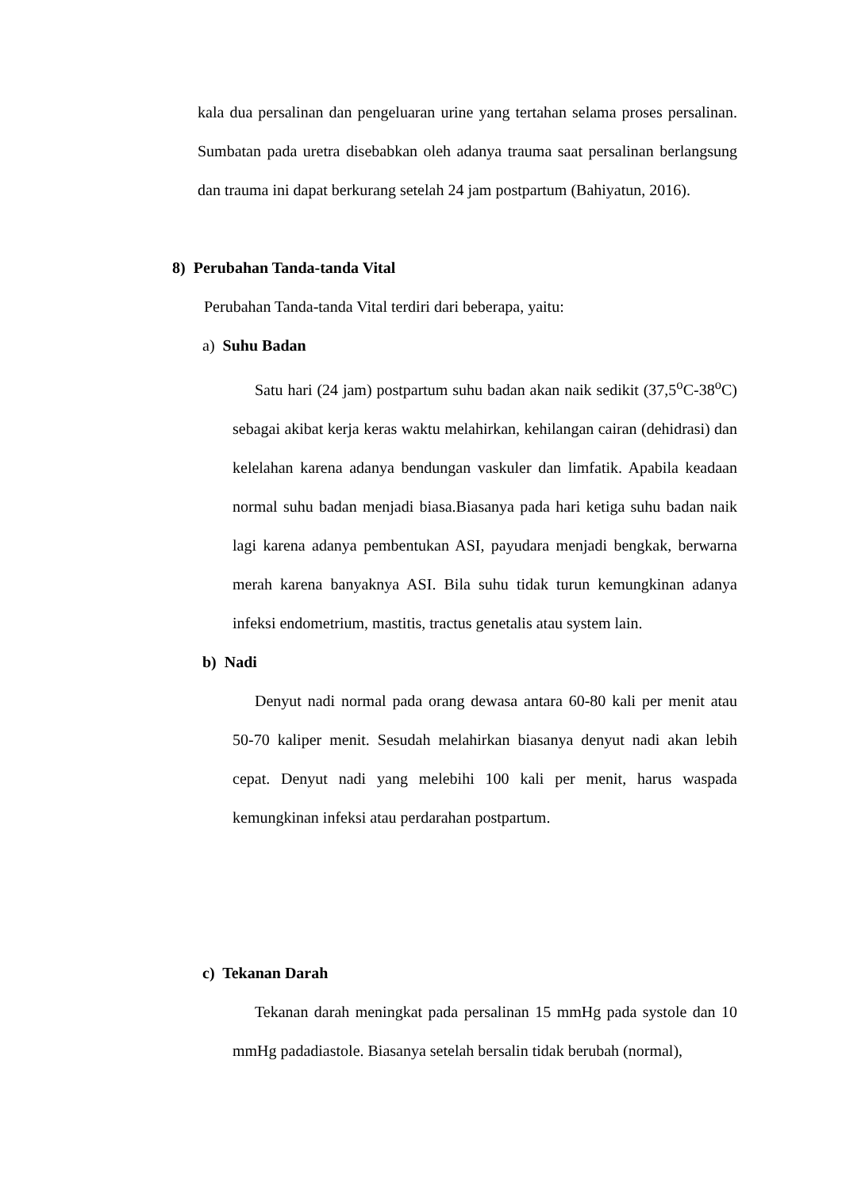kala dua persalinan dan pengeluaran urine yang tertahan selama proses persalinan. Sumbatan pada uretra disebabkan oleh adanya trauma saat persalinan berlangsung dan trauma ini dapat berkurang setelah 24 jam postpartum (Bahiyatun, 2016).
8) Perubahan Tanda-tanda Vital
Perubahan Tanda-tanda Vital terdiri dari beberapa, yaitu:
a) Suhu Badan
Satu hari (24 jam) postpartum suhu badan akan naik sedikit (37,5<sup>o</sup>C-38<sup>o</sup>C) sebagai akibat kerja keras waktu melahirkan, kehilangan cairan (dehidrasi) dan kelelahan karena adanya bendungan vaskuler dan limfatik. Apabila keadaan normal suhu badan menjadi biasa.Biasanya pada hari ketiga suhu badan naik lagi karena adanya pembentukan ASI, payudara menjadi bengkak, berwarna merah karena banyaknya ASI. Bila suhu tidak turun kemungkinan adanya infeksi endometrium, mastitis, tractus genetalis atau system lain.
b) Nadi
Denyut nadi normal pada orang dewasa antara 60-80 kali per menit atau 50-70 kaliper menit. Sesudah melahirkan biasanya denyut nadi akan lebih cepat. Denyut nadi yang melebihi 100 kali per menit, harus waspada kemungkinan infeksi atau perdarahan postpartum.
c) Tekanan Darah
Tekanan darah meningkat pada persalinan 15 mmHg pada systole dan 10 mmHg padadiastole. Biasanya setelah bersalin tidak berubah (normal),